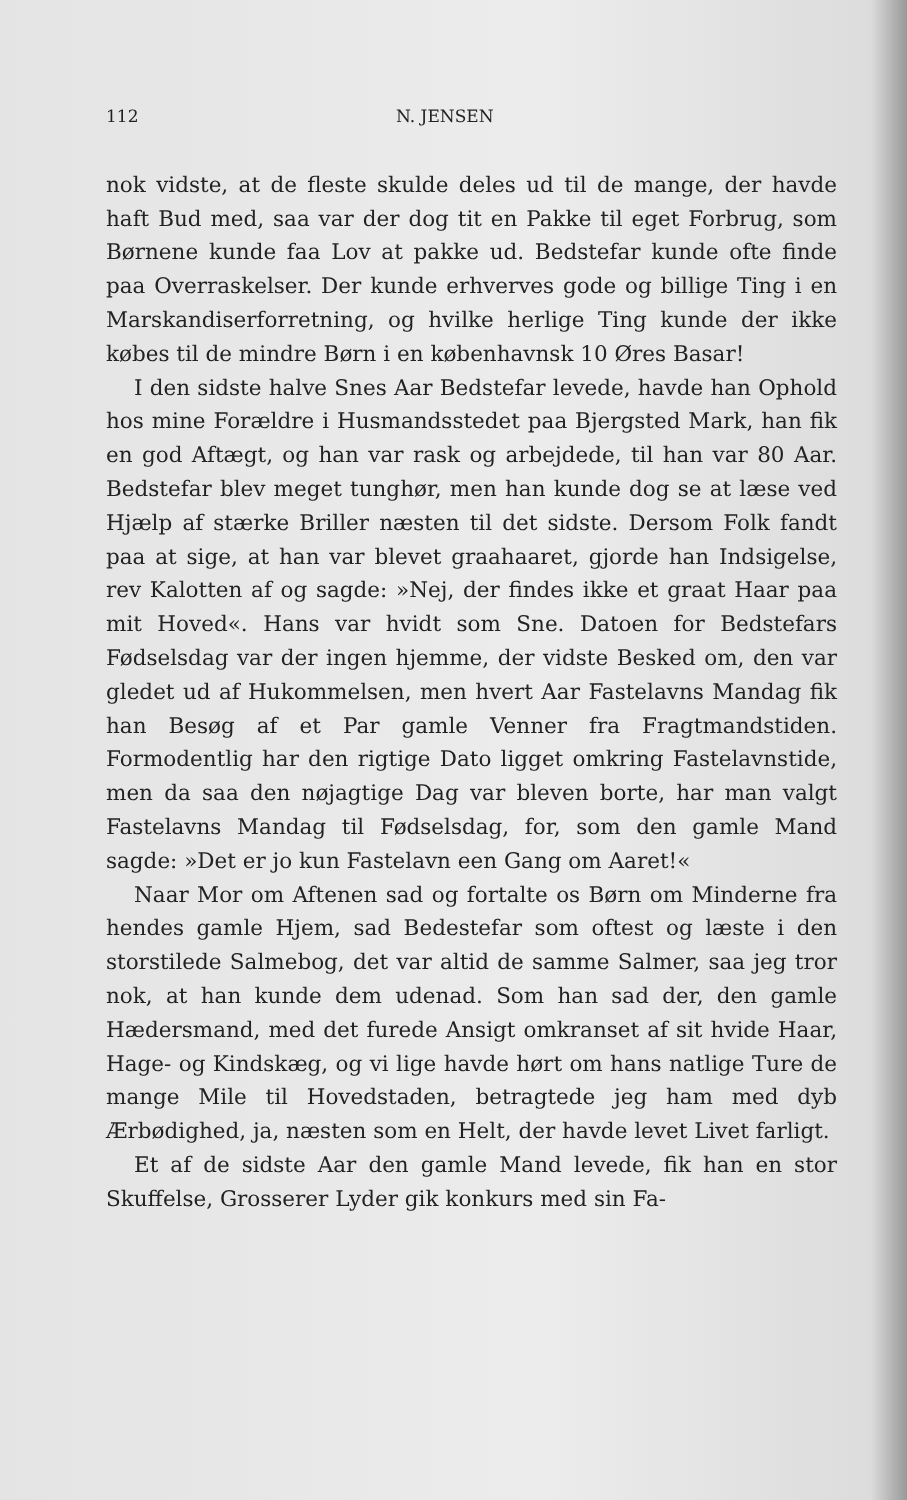112 N. JENSEN
nok vidste, at de fleste skulde deles ud til de mange, der havde haft Bud med, saa var der dog tit en Pakke til eget Forbrug, som Børnene kunde faa Lov at pakke ud. Bedstefar kunde ofte finde paa Overraskelser. Der kunde erhverves gode og billige Ting i en Marskandiserforretning, og hvilke herlige Ting kunde der ikke købes til de mindre Børn i en københavnsk 10 Øres Basar!
I den sidste halve Snes Aar Bedstefar levede, havde han Ophold hos mine Forældre i Husmandsstedet paa Bjergsted Mark, han fik en god Aftægt, og han var rask og arbejdede, til han var 80 Aar. Bedstefar blev meget tunghør, men han kunde dog se at læse ved Hjælp af stærke Briller næsten til det sidste. Dersom Folk fandt paa at sige, at han var blevet graahaaret, gjorde han Indsigelse, rev Kalotten af og sagde: »Nej, der findes ikke et graat Haar paa mit Hoved«. Hans var hvidt som Sne. Datoen for Bedstefars Fødselsdag var der ingen hjemme, der vidste Besked om, den var gledet ud af Hukommelsen, men hvert Aar Fastelavns Mandag fik han Besøg af et Par gamle Venner fra Fragtmandstiden. Formodentlig har den rigtige Dato ligget omkring Fastelavnstide, men da saa den nøjagtige Dag var bleven borte, har man valgt Fastelavns Mandag til Fødselsdag, for, som den gamle Mand sagde: »Det er jo kun Fastelavn een Gang om Aaret!«
Naar Mor om Aftenen sad og fortalte os Børn om Minderne fra hendes gamle Hjem, sad Bedestefar som oftest og læste i den storstilede Salmebog, det var altid de samme Salmer, saa jeg tror nok, at han kunde dem udenad. Som han sad der, den gamle Hædersmand, med det furede Ansigt omkranset af sit hvide Haar, Hage- og Kindskæg, og vi lige havde hørt om hans natlige Ture de mange Mile til Hovedstaden, betragtede jeg ham med dyb Ærbødighed, ja, næsten som en Helt, der havde levet Livet farligt.
Et af de sidste Aar den gamle Mand levede, fik han en stor Skuffelse, Grosserer Lyder gik konkurs med sin Fa-